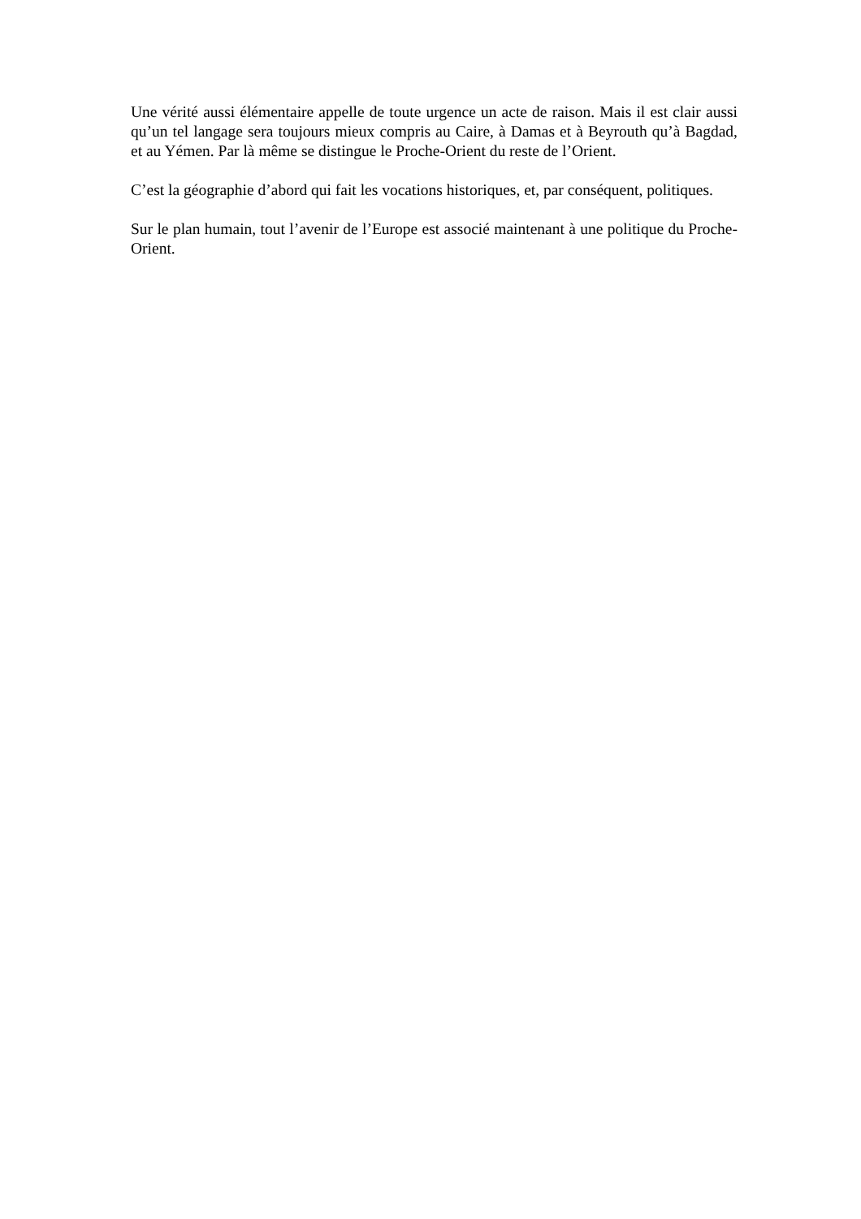Une vérité aussi élémentaire appelle de toute urgence un acte de raison. Mais il est clair aussi qu’un tel langage sera toujours mieux compris au Caire, à Damas et à Beyrouth qu’à Bagdad, et au Yémen. Par là même se distingue le Proche-Orient du reste de l’Orient.
C’est la géographie d’abord qui fait les vocations historiques, et, par conséquent, politiques.
Sur le plan humain, tout l’avenir de l’Europe est associé maintenant à une politique du Proche-Orient.